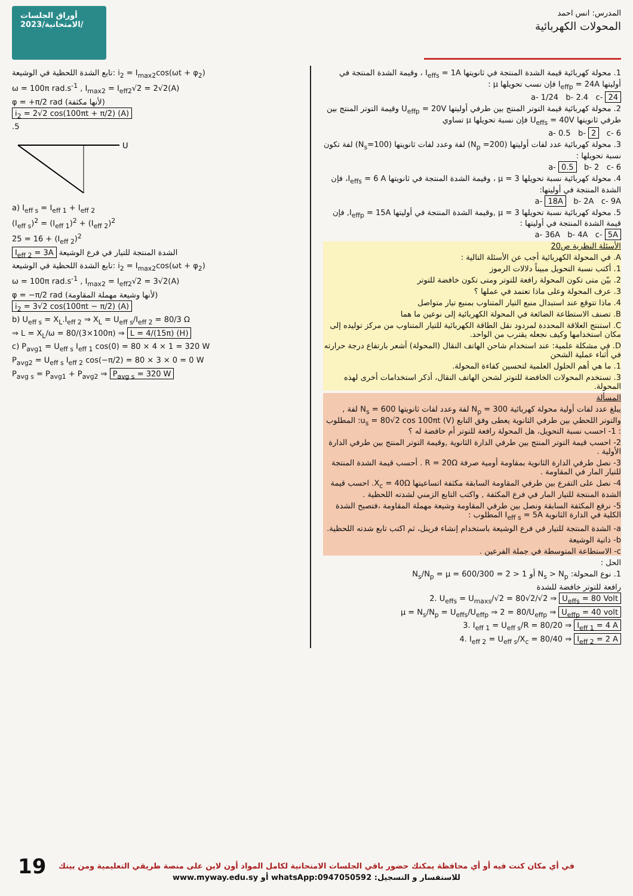أوراق الجلسات الامتحانية/2023/
المدرس: انس احمد
المحولات الكهربائية
تابع الشدة اللحظية في الوشيعة: i<sub>2</sub> = I<sub>max2</sub>cos(ωt + φ<sub>2</sub>)
ω = 100π rad.s<sup>-1</sup> , I<sub>max2</sub> = I<sub>eff2</sub>√2 = 2√2(A)
φ = +π/2 rad (لأنها مكثفة)
i<sub>2</sub> = 2√2 cos(100πt + π/2) (A)
.5
U
a) I<sub>eff s</sub> = I<sub>eff 1</sub> + I<sub>eff 2</sub>
(I<sub>eff s</sub>)<sup>2</sup> = (I<sub>eff 1</sub>)<sup>2</sup> + (I<sub>eff 2</sub>)<sup>2</sup>
25 = 16 + (I<sub>eff 2</sub>)<sup>2</sup>
I<sub>eff 2</sub> = 3A الشدة المنتجة للتيار في فرع الوشيعة
تابع الشدة اللحظية في الوشيعة: i<sub>2</sub> = I<sub>max2</sub>cos(ωt + φ<sub>2</sub>)
ω = 100π rad.s<sup>-1</sup> , I<sub>max2</sub> = I<sub>eff2</sub>√2 = 3√2(A)
φ = −π/2 rad (لأنها وشيعة مهملة المقاومة)
i<sub>2</sub> = 3√2 cos(100πt − π/2) (A)
b) U<sub>eff s</sub> = X<sub>L</sub>.I<sub>eff 2</sub> ⇒ X<sub>L</sub> = U<sub>eff s</sub>/I<sub>eff 2</sub> = 80/3 Ω
⇒ L = X<sub>L</sub>/ω = 80/(3×100π) ⇒ L = 4/(15π) (H)
c) P<sub>avg1</sub> = U<sub>eff s</sub> I<sub>eff 1</sub> cos(0) = 80 × 4 × 1 = 320 W
P<sub>avg2</sub> = U<sub>eff s</sub> I<sub>eff 2</sub> cos(−π/2) = 80 × 3 × 0 = 0 W
P<sub>avg s</sub> = P<sub>avg1</sub> + P<sub>avg2</sub> ⇒ P<sub>avg s</sub> = 320 W
1. محولة كهربائية قيمة الشدة المنتجة في ثانويتها I<sub>effs</sub> = 1A ، وقيمة الشدة المنتجة في أوليتها I<sub>effp</sub> = 24A فإن نسب تحويلها μ :
a- 1/24 b- 2.4 c- 24
2. محولة كهربائية قيمة التوتر المنتج بين طرفي أوليتها U<sub>effp</sub> = 20V وقيمة التوتر المنتج بين طرفي ثانويتها U<sub>effs</sub> = 40V فإن نسبة تحويلها μ تساوي
a- 0.5 b- 2 c- 6
3. محولة كهربائية عدد لفات أوليتها (N<sub>p</sub> =200) لفة وعدد لفات ثانويتها (N<sub>s</sub>=100) لفة تكون نسبة تحويلها :
a- 0.5 b- 2 c- 6
4. محولة كهربائية نسبة تحويلها μ = 3 ، وقيمة الشدة المنتجة في ثانويتها I<sub>effs</sub> = 6 A، فإن الشدة المنتجة في أوليتها:
a- 18A b- 2A c- 9A
5. محولة كهربائية نسبة تحويلها μ = 3 ,وقيمة الشدة المنتجة في أوليتها I<sub>effp</sub> = 15A, فإن قيمة الشدة المنتجة في أوليتها :
a- 36A b- 4A c- 5A
الأسئلة النظرية ص20
A. في المحولة الكهربائية أجب عن الأسئلة التالية :
1. أكتب نسبة التحويل مبيناً دلالات الرموز
2. بيّن متى تكون المحولة رافعة للتوتر ومتى تكون خافضة للتوتر
3. عرف المحولة وعلى ماذا تعتمد في عملها ؟
4. ماذا تتوقع عند استبدال منبع التيار المتناوب بمنبع تيار متواصل
B. تصنف الاستطاعة الضائعة في المحولة الكهربائية إلى نوعين ما هما
C. استنتج العلاقة المحددة لمردود نقل الطاقة الكهربائية للتيار المتناوب من مركز توليده إلى مكان استخدامها وكيف نجعله يقترب من الواحد.
D. في مشكلة علمية: عند استخدام شاحن الهاتف النقال (المحولة) أشعر بارتفاع درجة حرارته في أثناء عملية الشحن
1. ما هي أهم الحلول العلمية لتحسين كفاءة المحولة.
3. تستخدم المحولات الخافضة للتوتر لشحن الهاتف النقال، أذكر استخدامات أخرى لهذه المحولة.
المسألة
يبلغ عدد لفات أولية محولة كهربائية N<sub>p</sub> = 300 لفة وعدد لفات ثانويتها N<sub>s</sub> = 600 لفة , والتوتر اللحظي بين طرفي الثانوية يعطى وفق التابع u<sub>s</sub> = 80√2 cos 100πt (V): المطلوب : 1- احسب نسبة التحويل، هل المحولة رافعة للتوتر أم خافضة له ؟
2- احسب قيمة التوتر المنتج بين طرفي الدارة الثانوية ,وقيمة التوتر المنتج بين طرفي الدارة الأولية .
3- نصل طرفي الدارة الثانوية بمقاومة أومية صرفة R = 20Ω . أحسب قيمة الشدة المنتجة للتيار المار في المقاومة .
4- نصل على التفرع بين طرفي المقاومة السابقة مكثفة اتساعيتها X<sub>c</sub> = 40Ω. احسب قيمة الشدة المنتجة للتيار المار في فرع المكثفة , واكتب التابع الزمني لشدته اللحظية .
5- نرفع المكثفة السابقة ونصل بين طرفي المقاومة وشيعة مهملة المقاومة ،فتصبح الشدة الكلية في الدارة الثانوية I<sub>eff s</sub> = 5A المطلوب :
a- الشدة المنتجة للتيار في فرع الوشيعة باستخدام إنشاء فرينل، ثم اكتب تابع شدته اللحظية.
b- ذاتية الوشيعة
c- الاستطاعة المتوسطة في جملة الفرعين .
الحل :
1. نوع المحولة: N<sub>s</sub> > N<sub>p</sub> أو 1 < 2 = 600/300 = N<sub>s</sub>/N<sub>p</sub> = μ
رافعة للتوتر خافضة للشدة
2. U<sub>effs</sub> = U<sub>maxs</sub>/√2 = 80√2/√2 ⇒ U<sub>effs</sub> = 80 Volt
μ = N<sub>s</sub>/N<sub>p</sub> = U<sub>effs</sub>/U<sub>effp</sub> ⇒ 2 = 80/U<sub>effp</sub> ⇒ U<sub>effp</sub> = 40 volt
3. I<sub>eff 1</sub> = U<sub>eff s</sub>/R = 80/20 ⇒ I<sub>eff 1</sub> = 4 A
4. I<sub>eff 2</sub> = U<sub>eff s</sub>/X<sub>c</sub> = 80/40 ⇒ I<sub>eff 2</sub> = 2 A
في أي مكان كنت فيه أو أي محافظة يمكنك حضور باقي الجلسات الامتحانية لكامل المواد أون لاين على منصة طريقي التعليمية ومن بيتك
للاستفسار و التسجيل: whatsApp:0947050592 أو www.myway.edu.sy
19